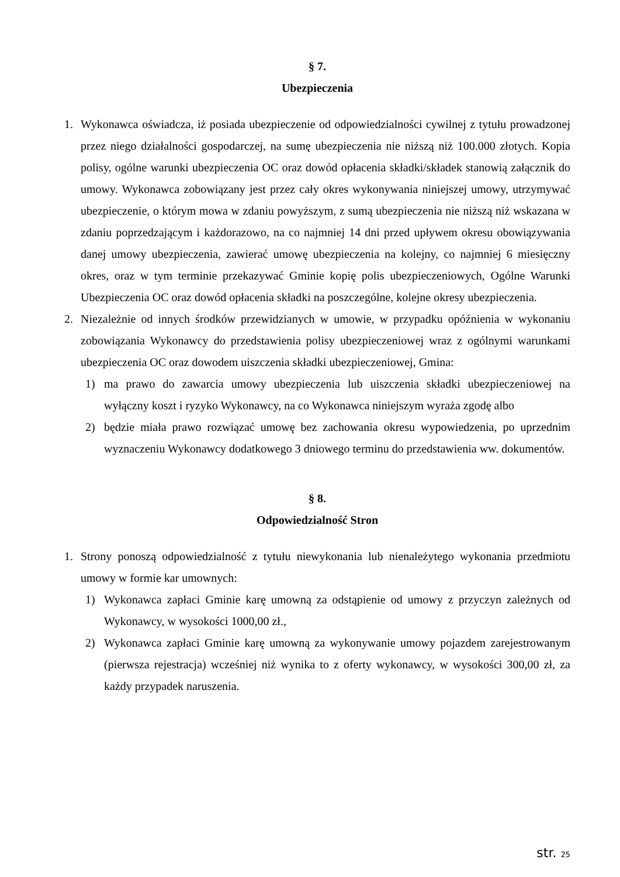§ 7.
Ubezpieczenia
1. Wykonawca oświadcza, iż posiada ubezpieczenie od odpowiedzialności cywilnej z tytułu prowadzonej przez niego działalności gospodarczej, na sumę ubezpieczenia nie niższą niż 100.000 złotych. Kopia polisy, ogólne warunki ubezpieczenia OC oraz dowód opłacenia składki/składek stanowią załącznik do umowy. Wykonawca zobowiązany jest przez cały okres wykonywania niniejszej umowy, utrzymywać ubezpieczenie, o którym mowa w zdaniu powyższym, z sumą ubezpieczenia nie niższą niż wskazana w zdaniu poprzedzającym i każdorazowo, na co najmniej 14 dni przed upływem okresu obowiązywania danej umowy ubezpieczenia, zawierać umowę ubezpieczenia na kolejny, co najmniej 6 miesięczny okres, oraz w tym terminie przekazywać Gminie kopię polis ubezpieczeniowych, Ogólne Warunki Ubezpieczenia OC oraz dowód opłacenia składki na poszczególne, kolejne okresy ubezpieczenia.
2. Niezależnie od innych środków przewidzianych w umowie, w przypadku opóźnienia w wykonaniu zobowiązania Wykonawcy do przedstawienia polisy ubezpieczeniowej wraz z ogólnymi warunkami ubezpieczenia OC oraz dowodem uiszczenia składki ubezpieczeniowej, Gmina:
1) ma prawo do zawarcia umowy ubezpieczenia lub uiszczenia składki ubezpieczeniowej na wyłączny koszt i ryzyko Wykonawcy, na co Wykonawca niniejszym wyraża zgodę albo
2) będzie miała prawo rozwiązać umowę bez zachowania okresu wypowiedzenia, po uprzednim wyznaczeniu Wykonawcy dodatkowego 3 dniowego terminu do przedstawienia ww. dokumentów.
§ 8.
Odpowiedzialność Stron
1. Strony ponoszą odpowiedzialność z tytułu niewykonania lub nienależytego wykonania przedmiotu umowy w formie kar umownych:
1) Wykonawca zapłaci Gminie karę umowną za odstąpienie od umowy z przyczyn zależnych od Wykonawcy, w wysokości 1000,00 zł.,
2) Wykonawca zapłaci Gminie karę umowną za wykonywanie umowy pojazdem zarejestrowanym (pierwsza rejestracja) wcześniej niż wynika to z oferty wykonawcy, w wysokości 300,00 zł, za każdy przypadek naruszenia.
str. 25